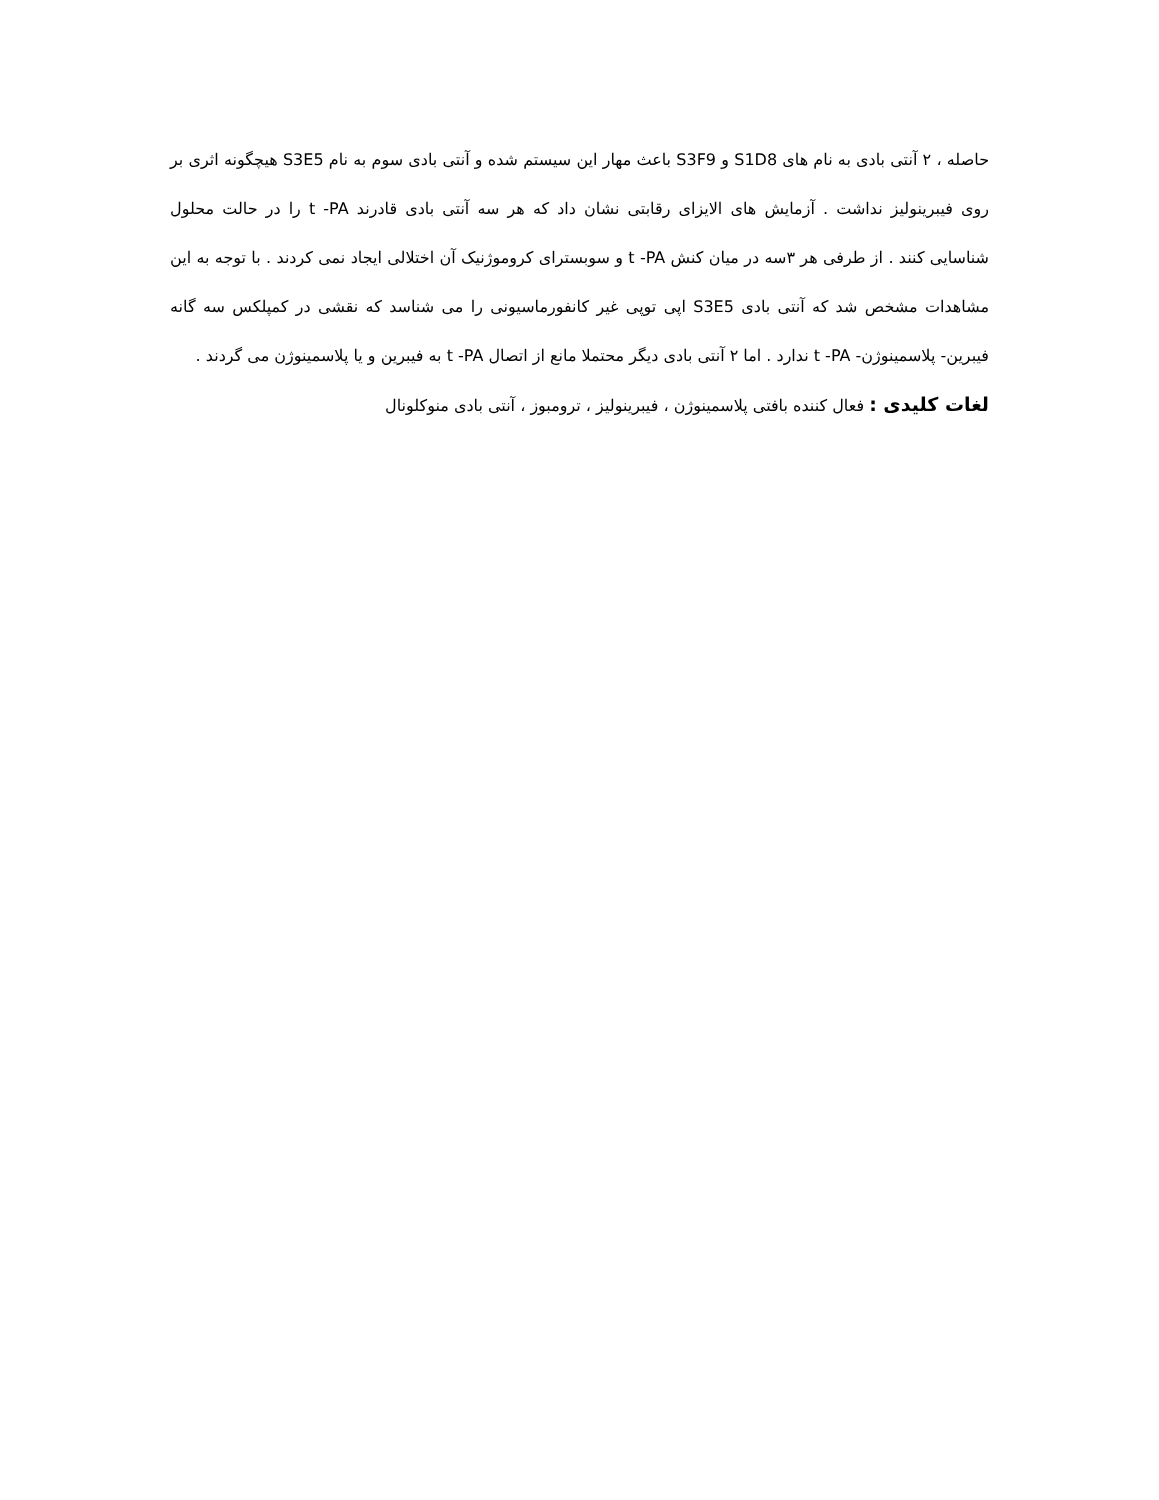حاصله ، ۲ آنتی بادی به نام های S1D8 و S3F9 باعث مهار این سیستم شده و آنتی بادی سوم به نام S3E5 هیچگونه اثری بر روی فیبرینولیز نداشت . آزمایش های الایزای رقابتی نشان داد که هر سه آنتی بادی قادرند t -PA را در حالت محلول شناسایی کنند . از طرفی هر ۳سه در میان کنش t -PA و سوبسترای کروموژنیک آن اختلالی ایجاد نمی کردند . با توجه به این مشاهدات مشخص شد که آنتی بادی S3E5 اپی توپی غیر کانفورماسیونی را می شناسد که نقشی در کمپلکس سه گانه فیبرین- پلاسمینوژن- t -PA ندارد . اما ۲ آنتی بادی دیگر محتملا مانع از اتصال t -PA به فیبرین و یا پلاسمینوژن می گردند .
لغات کلیدی : فعال کننده بافتی پلاسمینوژن ، فیبرینولیز ، ترومبوز ، آنتی بادی منوکلونال